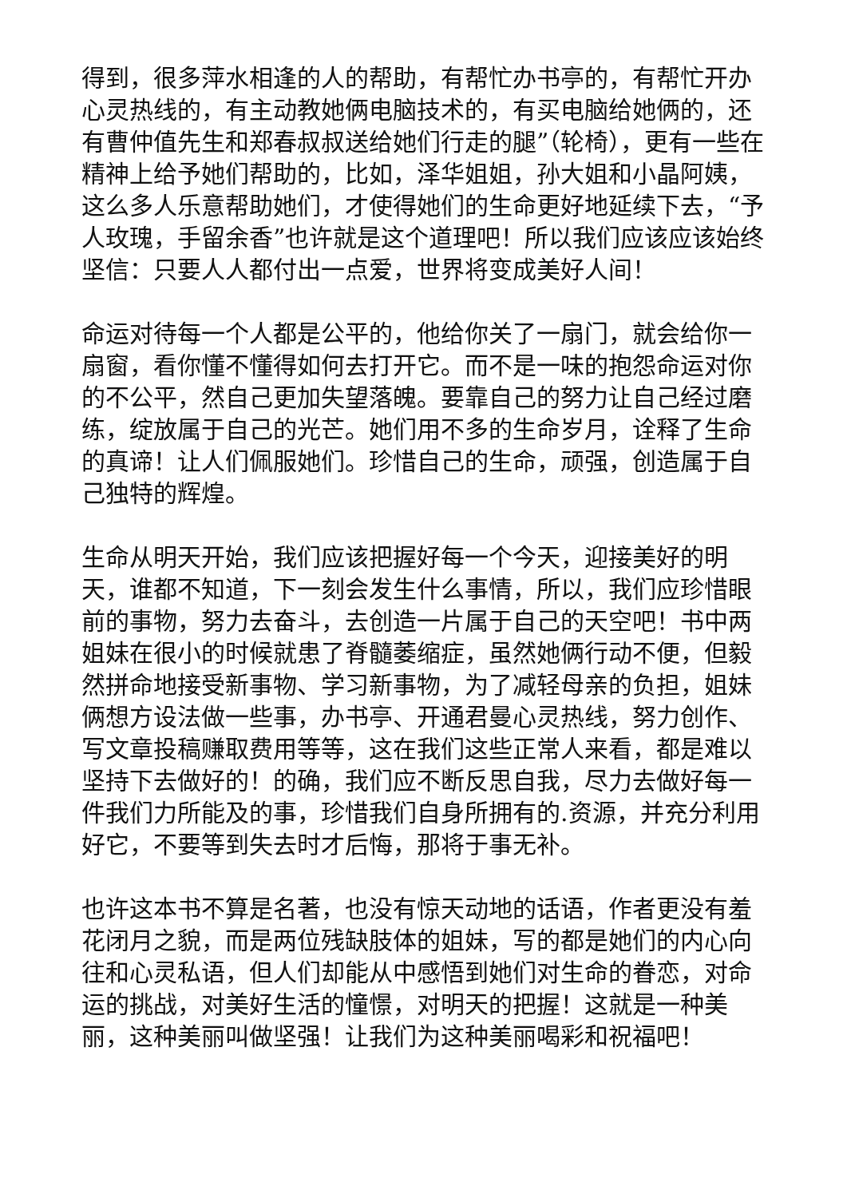得到，很多萍水相逢的人的帮助，有帮忙办书亭的，有帮忙开办心灵热线的，有主动教她俩电脑技术的，有买电脑给她俩的，还有曹仲值先生和郑春叔叔送给她们行走的腿”（轮椅），更有一些在精神上给予她们帮助的，比如，泽华姐姐，孙大姐和小晶阿姨，这么多人乐意帮助她们，才使得她们的生命更好地延续下去，“予人玫瑰，手留余香”也许就是这个道理吧！所以我们应该应该始终坚信：只要人人都付出一点爱，世界将变成美好人间！
命运对待每一个人都是公平的，他给你关了一扇门，就会给你一扇窗，看你懂不懂得如何去打开它。而不是一味的抱怨命运对你的不公平，然自己更加失望落魄。要靠自己的努力让自己经过磨练，绽放属于自己的光芒。她们用不多的生命岁月，诠释了生命的真谛！让人们佩服她们。珍惜自己的生命，顽强，创造属于自己独特的辉煌。
生命从明天开始，我们应该把握好每一个今天，迎接美好的明天，谁都不知道，下一刻会发生什么事情，所以，我们应珍惜眼前的事物，努力去奋斗，去创造一片属于自己的天空吧！书中两姐妹在很小的时候就患了脊髓萎缩症，虽然她俩行动不便，但毅然拼命地接受新事物、学习新事物，为了减轻母亲的负担，姐妹俩想方设法做一些事，办书亭、开通君曼心灵热线，努力创作、写文章投稿赚取费用等等，这在我们这些正常人来看，都是难以坚持下去做好的！的确，我们应不断反思自我，尽力去做好每一件我们力所能及的事，珍惜我们自身所拥有的.资源，并充分利用好它，不要等到失去时才后悔，那将于事无补。
也许这本书不算是名著，也没有惊天动地的话语，作者更没有羞花闭月之貌，而是两位残缺肢体的姐妹，写的都是她们的内心向往和心灵私语，但人们却能从中感悟到她们对生命的眷恋，对命运的挑战，对美好生活的憧憬，对明天的把握！这就是一种美丽，这种美丽叫做坚强！让我们为这种美丽喝彩和祝福吧！